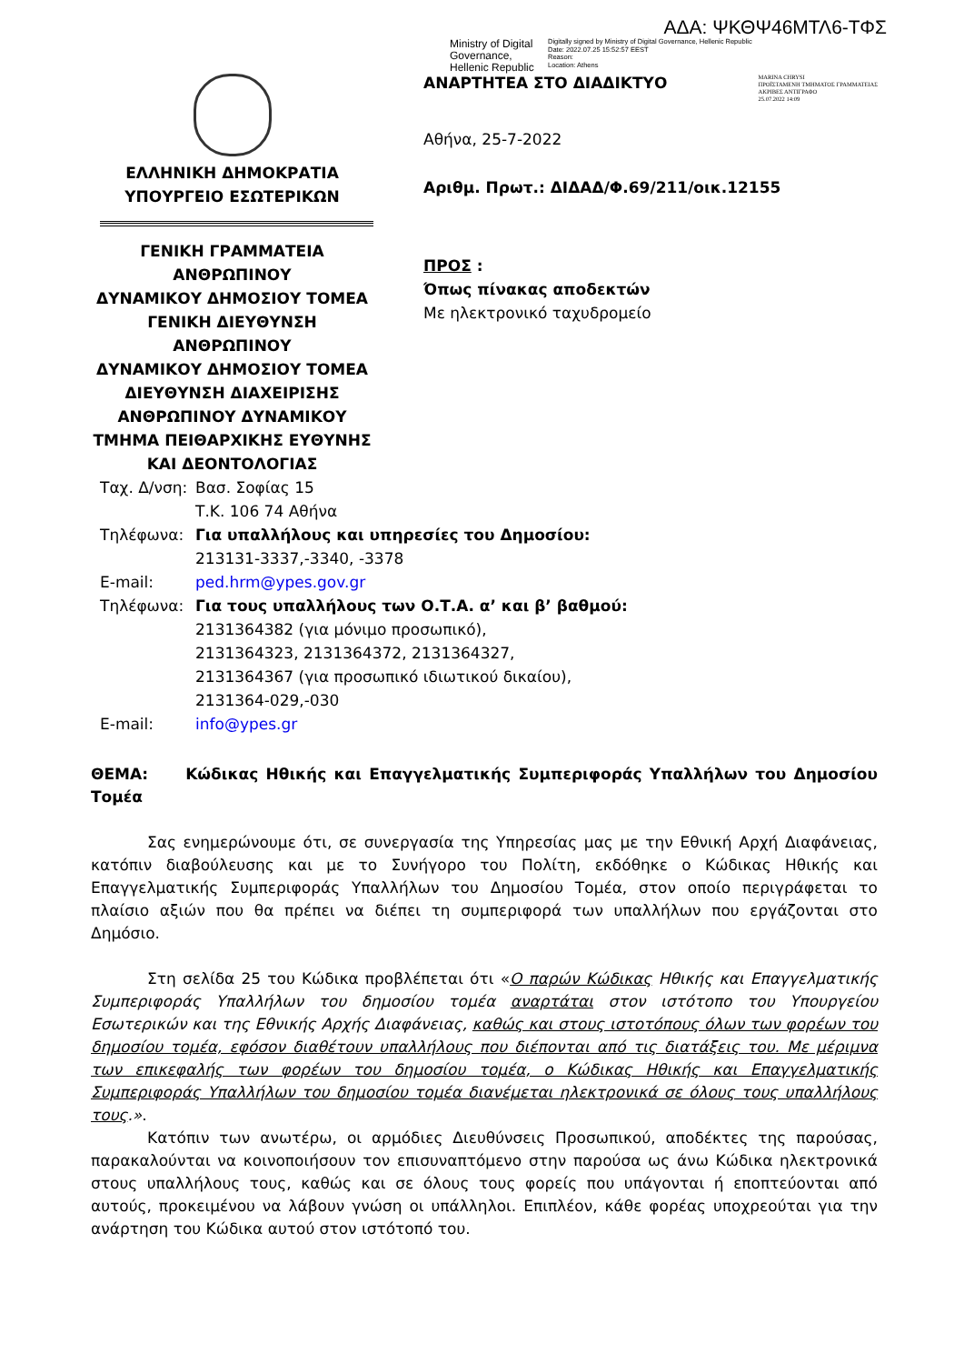ΑΔΑ: ΨΚΘΨ46ΜΤΛ6-ΤΦΣ
Ministry of Digital Governance, Hellenic Republic
Digitally signed by Ministry of Digital Governance, Hellenic Republic
Date: 2022.07.25 15:52:57 EEST
Reason:
Location: Athens
ΕΛΛΗΝΙΚΗ ΔΗΜΟΚΡΑΤΙΑ
ΥΠΟΥΡΓΕΙΟ ΕΣΩΤΕΡΙΚΩΝ
ΓΕΝΙΚΗ ΓΡΑΜΜΑΤΕΙΑ
ΑΝΘΡΩΠΙΝΟΥ
ΔΥΝΑΜΙΚΟΥ ΔΗΜΟΣΙΟΥ ΤΟΜΕΑ
ΓΕΝΙΚΗ ΔΙΕΥΘΥΝΣΗ ΑΝΘΡΩΠΙΝΟΥ
ΔΥΝΑΜΙΚΟΥ ΔΗΜΟΣΙΟΥ ΤΟΜΕΑ
ΔΙΕΥΘΥΝΣΗ ΔΙΑΧΕΙΡΙΣΗΣ
ΑΝΘΡΩΠΙΝΟΥ ΔΥΝΑΜΙΚΟΥ
ΤΜΗΜΑ ΠΕΙΘΑΡΧΙΚΗΣ ΕΥΘΥΝΗΣ
ΚΑΙ ΔΕΟΝΤΟΛΟΓΙΑΣ
ΑΝΑΡΤΗΤΕΑ ΣΤΟ ΔΙΑΔΙΚΤΥΟ
MARINA CHRYSI
ΠΡΟΪΣΤΑΜΕΝΗ ΤΜΗΜΑΤΟΣ ΓΡΑΜΜΑΤΕΙΑΣ
ΑΚΡΙΒΕΣ ΑΝΤΙΓΡΑΦΟ
25.07.2022 14:09
Αθήνα, 25-7-2022
Αριθμ. Πρωτ.: ΔΙΔΑΔ/Φ.69/211/οικ.12155
ΠΡΟΣ :
Όπως πίνακας αποδεκτών
Με ηλεκτρονικό ταχυδρομείο
| Ταχ. Δ/νση: | Βασ. Σοφίας 15 Τ.Κ. 106 74 Αθήνα |
| Τηλέφωνα: | Για υπαλλήλους και υπηρεσίες του Δημοσίου: 213131-3337,-3340, -3378 |
| E-mail: | ped.hrm@ypes.gov.gr |
| Τηλέφωνα: | Για τους υπαλλήλους των Ο.Τ.Α. α’ και β’ βαθμού: 2131364382 (για μόνιμο προσωπικό), 2131364323, 2131364372, 2131364327, 2131364367 (για προσωπικό ιδιωτικού δικαίου), 2131364-029,-030 |
| E-mail: | info@ypes.gr |
ΘΕΜΑ: Κώδικας Ηθικής και Επαγγελματικής Συμπεριφοράς Υπαλλήλων του Δημοσίου Τομέα
Σας ενημερώνουμε ότι, σε συνεργασία της Υπηρεσίας μας με την Εθνική Αρχή Διαφάνειας, κατόπιν διαβούλευσης και με το Συνήγορο του Πολίτη, εκδόθηκε ο Κώδικας Ηθικής και Επαγγελματικής Συμπεριφοράς Υπαλλήλων του Δημοσίου Τομέα, στον οποίο περιγράφεται το πλαίσιο αξιών που θα πρέπει να διέπει τη συμπεριφορά των υπαλλήλων που εργάζονται στο Δημόσιο.
Στη σελίδα 25 του Κώδικα προβλέπεται ότι «Ο παρών Κώδικας Ηθικής και Επαγγελματικής Συμπεριφοράς Υπαλλήλων του δημοσίου τομέα αναρτάται στον ιστότοπο του Υπουργείου Εσωτερικών και της Εθνικής Αρχής Διαφάνειας, καθώς και στους ιστοτόπους όλων των φορέων του δημοσίου τομέα, εφόσον διαθέτουν υπαλλήλους που διέπονται από τις διατάξεις του. Με μέριμνα των επικεφαλής των φορέων του δημοσίου τομέα, ο Κώδικας Ηθικής και Επαγγελματικής Συμπεριφοράς Υπαλλήλων του δημοσίου τομέα διανέμεται ηλεκτρονικά σε όλους τους υπαλλήλους τους.».
Κατόπιν των ανωτέρω, οι αρμόδιες Διευθύνσεις Προσωπικού, αποδέκτες της παρούσας, παρακαλούνται να κοινοποιήσουν τον επισυναπτόμενο στην παρούσα ως άνω Κώδικα ηλεκτρονικά στους υπαλλήλους τους, καθώς και σε όλους τους φορείς που υπάγονται ή εποπτεύονται από αυτούς, προκειμένου να λάβουν γνώση οι υπάλληλοι. Επιπλέον, κάθε φορέας υποχρεούται για την ανάρτηση του Κώδικα αυτού στον ιστότοπό του.